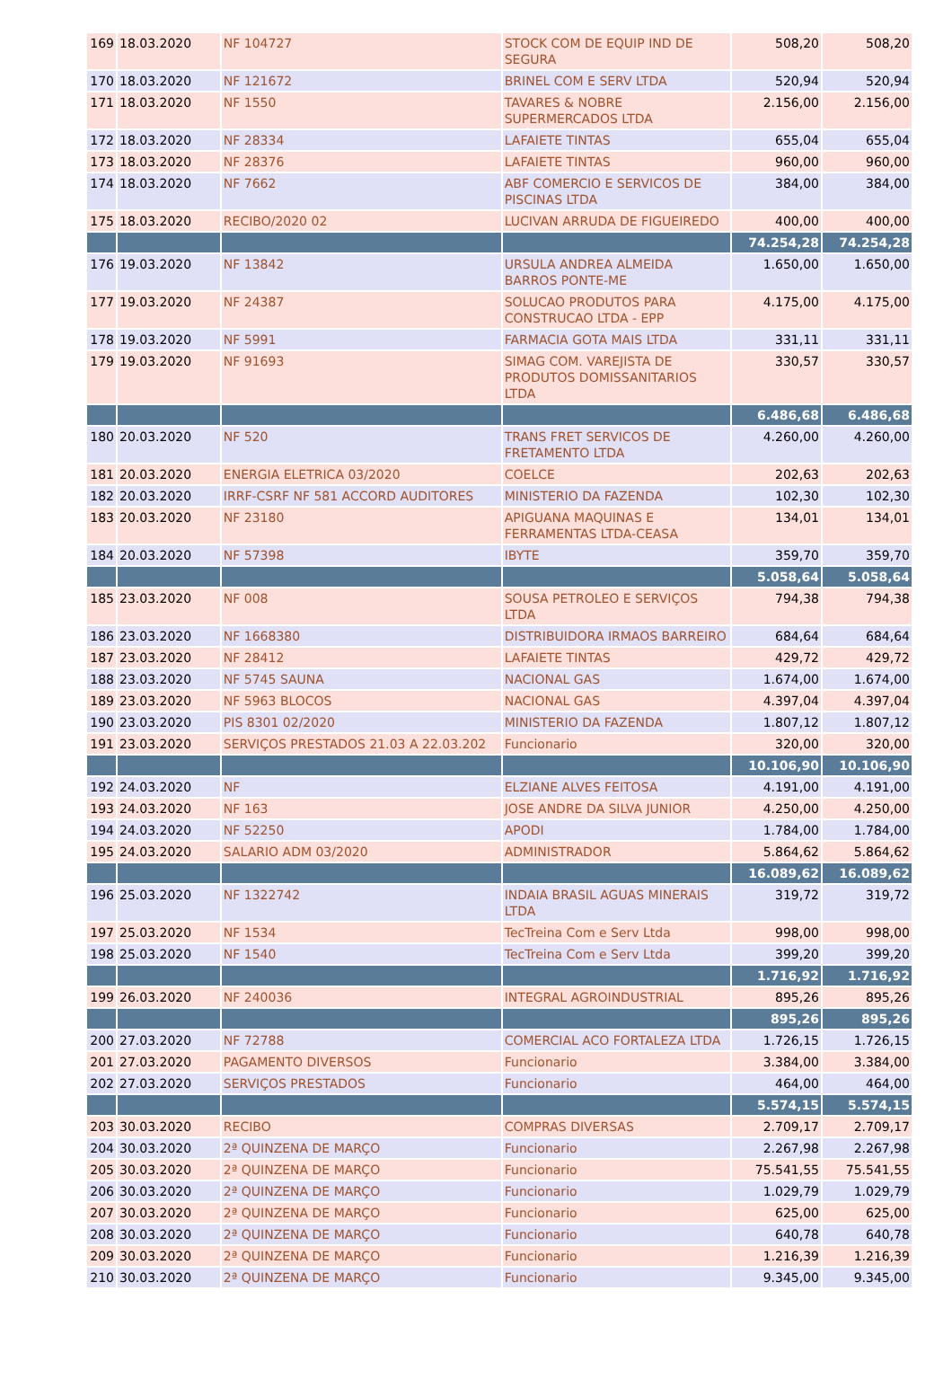| 169 | 18.03.2020 | NF 104727 | STOCK COM DE EQUIP IND DE SEGURA | 508,20 | 508,20 |
| 170 | 18.03.2020 | NF 121672 | BRINEL COM E SERV LTDA | 520,94 | 520,94 |
| 171 | 18.03.2020 | NF 1550 | TAVARES & NOBRE SUPERMERCADOS LTDA | 2.156,00 | 2.156,00 |
| 172 | 18.03.2020 | NF 28334 | LAFAIETE TINTAS | 655,04 | 655,04 |
| 173 | 18.03.2020 | NF 28376 | LAFAIETE TINTAS | 960,00 | 960,00 |
| 174 | 18.03.2020 | NF 7662 | ABF COMERCIO E SERVICOS DE PISCINAS LTDA | 384,00 | 384,00 |
| 175 | 18.03.2020 | RECIBO/2020 02 | LUCIVAN ARRUDA DE FIGUEIREDO | 400,00 | 400,00 |
| | | | | 74.254,28 | 74.254,28 |
| 176 | 19.03.2020 | NF 13842 | URSULA ANDREA ALMEIDA BARROS PONTE-ME | 1.650,00 | 1.650,00 |
| 177 | 19.03.2020 | NF 24387 | SOLUCAO PRODUTOS PARA CONSTRUCAO LTDA - EPP | 4.175,00 | 4.175,00 |
| 178 | 19.03.2020 | NF 5991 | FARMACIA GOTA MAIS LTDA | 331,11 | 331,11 |
| 179 | 19.03.2020 | NF 91693 | SIMAG COM. VAREJISTA DE PRODUTOS DOMISSANITARIOS LTDA | 330,57 | 330,57 |
| | | | | 6.486,68 | 6.486,68 |
| 180 | 20.03.2020 | NF 520 | TRANS FRET SERVICOS DE FRETAMENTO LTDA | 4.260,00 | 4.260,00 |
| 181 | 20.03.2020 | ENERGIA ELETRICA 03/2020 | COELCE | 202,63 | 202,63 |
| 182 | 20.03.2020 | IRRF-CSRF NF 581 ACCORD AUDITORES | MINISTERIO DA FAZENDA | 102,30 | 102,30 |
| 183 | 20.03.2020 | NF 23180 | APIGUANA MAQUINAS E FERRAMENTAS LTDA-CEASA | 134,01 | 134,01 |
| 184 | 20.03.2020 | NF 57398 | IBYTE | 359,70 | 359,70 |
| | | | | 5.058,64 | 5.058,64 |
| 185 | 23.03.2020 | NF 008 | SOUSA PETROLEO E SERVIÇOS LTDA | 794,38 | 794,38 |
| 186 | 23.03.2020 | NF 1668380 | DISTRIBUIDORA IRMAOS BARREIRO | 684,64 | 684,64 |
| 187 | 23.03.2020 | NF 28412 | LAFAIETE TINTAS | 429,72 | 429,72 |
| 188 | 23.03.2020 | NF 5745 SAUNA | NACIONAL GAS | 1.674,00 | 1.674,00 |
| 189 | 23.03.2020 | NF 5963 BLOCOS | NACIONAL GAS | 4.397,04 | 4.397,04 |
| 190 | 23.03.2020 | PIS 8301 02/2020 | MINISTERIO DA FAZENDA | 1.807,12 | 1.807,12 |
| 191 | 23.03.2020 | SERVIÇOS PRESTADOS 21.03 A 22.03.202 | Funcionario | 320,00 | 320,00 |
| | | | | 10.106,90 | 10.106,90 |
| 192 | 24.03.2020 | NF | ELZIANE ALVES FEITOSA | 4.191,00 | 4.191,00 |
| 193 | 24.03.2020 | NF 163 | JOSE ANDRE DA SILVA JUNIOR | 4.250,00 | 4.250,00 |
| 194 | 24.03.2020 | NF 52250 | APODI | 1.784,00 | 1.784,00 |
| 195 | 24.03.2020 | SALARIO ADM 03/2020 | ADMINISTRADOR | 5.864,62 | 5.864,62 |
| | | | | 16.089,62 | 16.089,62 |
| 196 | 25.03.2020 | NF 1322742 | INDAIA BRASIL AGUAS MINERAIS LTDA | 319,72 | 319,72 |
| 197 | 25.03.2020 | NF 1534 | TecTreina Com e Serv Ltda | 998,00 | 998,00 |
| 198 | 25.03.2020 | NF 1540 | TecTreina Com e Serv Ltda | 399,20 | 399,20 |
| | | | | 1.716,92 | 1.716,92 |
| 199 | 26.03.2020 | NF 240036 | INTEGRAL AGROINDUSTRIAL | 895,26 | 895,26 |
| | | | | 895,26 | 895,26 |
| 200 | 27.03.2020 | NF 72788 | COMERCIAL ACO FORTALEZA LTDA | 1.726,15 | 1.726,15 |
| 201 | 27.03.2020 | PAGAMENTO DIVERSOS | Funcionario | 3.384,00 | 3.384,00 |
| 202 | 27.03.2020 | SERVIÇOS PRESTADOS | Funcionario | 464,00 | 464,00 |
| | | | | 5.574,15 | 5.574,15 |
| 203 | 30.03.2020 | RECIBO | COMPRAS DIVERSAS | 2.709,17 | 2.709,17 |
| 204 | 30.03.2020 | 2ª QUINZENA DE MARÇO | Funcionario | 2.267,98 | 2.267,98 |
| 205 | 30.03.2020 | 2ª QUINZENA DE MARÇO | Funcionario | 75.541,55 | 75.541,55 |
| 206 | 30.03.2020 | 2ª QUINZENA DE MARÇO | Funcionario | 1.029,79 | 1.029,79 |
| 207 | 30.03.2020 | 2ª QUINZENA DE MARÇO | Funcionario | 625,00 | 625,00 |
| 208 | 30.03.2020 | 2ª QUINZENA DE MARÇO | Funcionario | 640,78 | 640,78 |
| 209 | 30.03.2020 | 2ª QUINZENA DE MARÇO | Funcionario | 1.216,39 | 1.216,39 |
| 210 | 30.03.2020 | 2ª QUINZENA DE MARÇO | Funcionario | 9.345,00 | 9.345,00 |